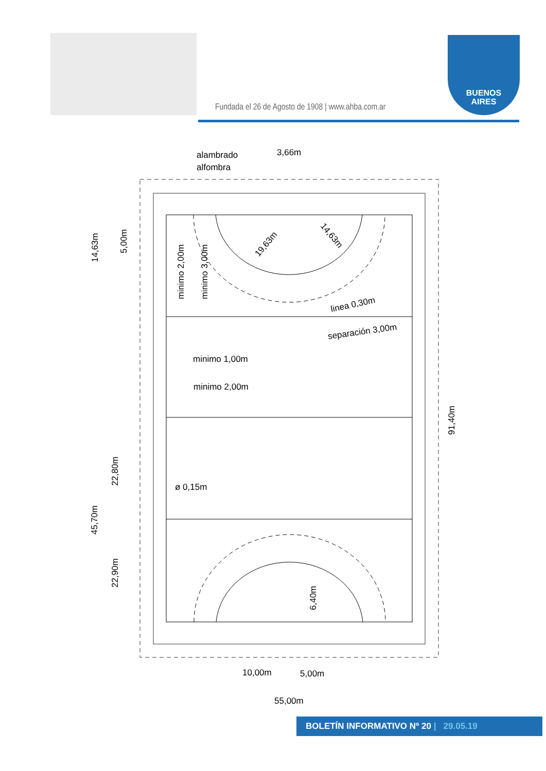Fundada el 26 de Agosto de 1908 | www.ahba.com.ar
BUENOS
AIRES
alambrado
alfombra
3,66m
14,63m
5,00m
minimo 2,00m
minimo 3,00m
19,63m
14,63m
linea 0,30m
separación 3,00m
minimo 1,00m
minimo 2,00m
91,40m
22,80m
45,70m
ø 0,15m
22,90m
6,40m
10,00m
5,00m
55,00m
BOLETÍN INFORMATIVO Nº 20 | 29.05.19